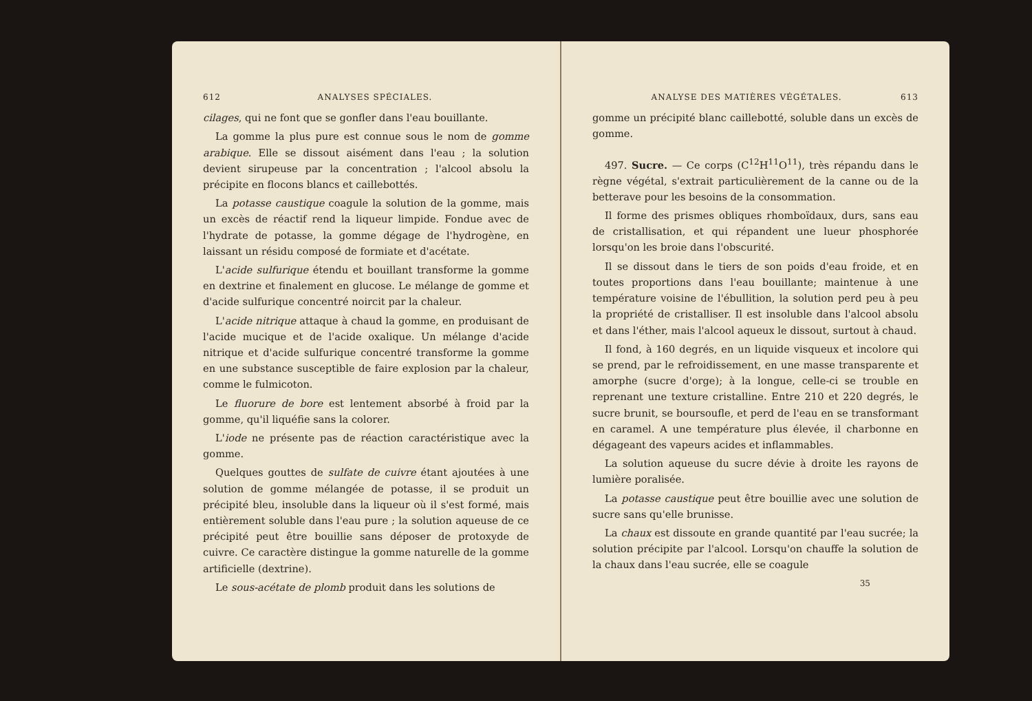612 ANALYSES SPÉCIALES.
cilages, qui ne font que se gonfler dans l'eau bouillante.
La gomme la plus pure est connue sous le nom de gomme arabique. Elle se dissout aisément dans l'eau ; la solution devient sirupeuse par la concentration ; l'alcool absolu la précipite en flocons blancs et caillebottés.
La potasse caustique coagule la solution de la gomme, mais un excès de réactif rend la liqueur limpide. Fondue avec de l'hydrate de potasse, la gomme dégage de l'hydrogène, en laissant un résidu composé de formiate et d'acétate.
L'acide sulfurique étendu et bouillant transforme la gomme en dextrine et finalement en glucose. Le mélange de gomme et d'acide sulfurique concentré noircit par la chaleur.
L'acide nitrique attaque à chaud la gomme, en produisant de l'acide mucique et de l'acide oxalique. Un mélange d'acide nitrique et d'acide sulfurique concentré transforme la gomme en une substance susceptible de faire explosion par la chaleur, comme le fulmicoton.
Le fluorure de bore est lentement absorbé à froid par la gomme, qu'il liquéfie sans la colorer.
L'iode ne présente pas de réaction caractéristique avec la gomme.
Quelques gouttes de sulfate de cuivre étant ajoutées à une solution de gomme mélangée de potasse, il se produit un précipité bleu, insoluble dans la liqueur où il s'est formé, mais entièrement soluble dans l'eau pure ; la solution aqueuse de ce précipité peut être bouillie sans déposer de protoxyde de cuivre. Ce caractère distingue la gomme naturelle de la gomme artificielle (dextrine).
Le sous-acétate de plomb produit dans les solutions de
ANALYSE DES MATIÈRES VÉGÉTALES. 613
gomme un précipité blanc caillebotté, soluble dans un excès de gomme.
497. Sucre. — Ce corps (C<sup>12</sup>H<sup>11</sup>O<sup>11</sup>), très répandu dans le règne végétal, s'extrait particulièrement de la canne ou de la betterave pour les besoins de la consommation.
Il forme des prismes obliques rhomboïdaux, durs, sans eau de cristallisation, et qui répandent une lueur phosphorée lorsqu'on les broie dans l'obscurité.
Il se dissout dans le tiers de son poids d'eau froide, et en toutes proportions dans l'eau bouillante; maintenue à une température voisine de l'ébullition, la solution perd peu à peu la propriété de cristalliser. Il est insoluble dans l'alcool absolu et dans l'éther, mais l'alcool aqueux le dissout, surtout à chaud.
Il fond, à 160 degrés, en un liquide visqueux et incolore qui se prend, par le refroidissement, en une masse transparente et amorphe (sucre d'orge); à la longue, celle-ci se trouble en reprenant une texture cristalline. Entre 210 et 220 degrés, le sucre brunit, se boursoufle, et perd de l'eau en se transformant en caramel. A une température plus élevée, il charbonne en dégageant des vapeurs acides et inflammables.
La solution aqueuse du sucre dévie à droite les rayons de lumière poralisée.
La potasse caustique peut être bouillie avec une solution de sucre sans qu'elle brunisse.
La chaux est dissoute en grande quantité par l'eau sucrée; la solution précipite par l'alcool. Lorsqu'on chauffe la solution de la chaux dans l'eau sucrée, elle se coagule
35